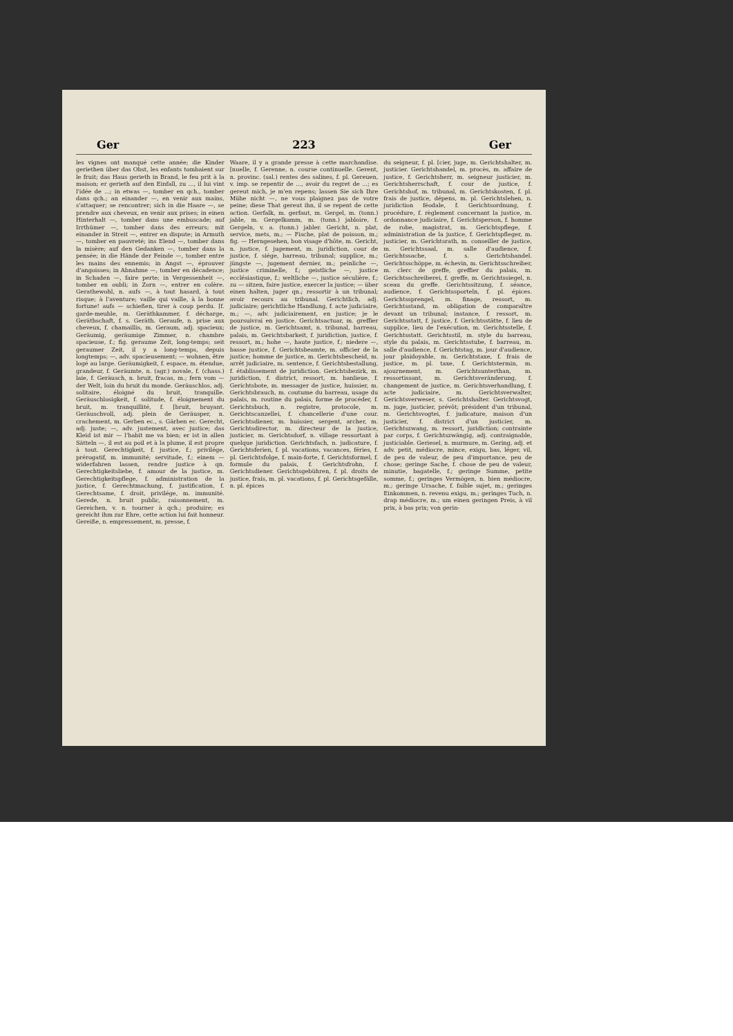Ger 223 Ger
les vignes ont manqué cette année; die Kinder geriethen über das Obst, les enfants tombaient sur le fruit; das Haus gerieth in Brand, le feu prit à la maison; er gerieth auf den Einfall, zu ..., il lui vint l'idée de ...; in etwas —, tomber en qch., tomber dans qch.; an einander —, en venir aux mains, s'attaquer; se rencontrer; sich in die Haare —, se prendre aux cheveux, en venir aux prises; in einen Hinterhalt —, tomber dans une embuscade; auf Irrthümer —, tomber dans des erreurs; mit einander in Streit —, entrer en dispute; in Armuth —, tomber en pauvreté; ins Elend —, tomber dans la misère; auf den Gedanken —, tomber dans la pensée; in die Hände der Feinde —, tomber entre les mains des ennemis; in Angst —, éprouver d'angoisses; in Abnahme —, tomber en décadence; in Schaden —, faire perte; in Vergessenheit —, tomber en oubli; in Zorn —, entrer en colère. Gerathewohl, n. aufs —, à tout hasard, à tout risque; à l'aventure; vaille qui vaille, à la bonne fortune! aufs — schießen, tirer à coup perdu. [f. garde-meuble, m. Geräthkammer, f. décharge, Geräthschaft, f. s. Geräth. Geraufe, n. prise aux cheveux, f. chamaillis, m. Geraum, adj. spacieux; Geräumig, geräumige Zimmer, n. chambre spacieuse, f.; fig. geraume Zeit, long-temps; seit geraumer Zeit, il y a long-temps, depuis longtemps; —, adv. spacieusement; — wohnen, être logé au large. Geräumigkeit, f. espace, m. étendue, grandeur, f. Geräumte, n. (agr.) novale, f. (chass.) laie, f. Geräusch, n. bruit, fracas, m.; fern vom — der Welt, loin du bruit du monde. Geräuschlos, adj. solitaire, éloigné du bruit, tranquille. Geräuschlosigkeit, f. solitude, f. éloignement du bruit, m. tranquillité, f. [bruit, bruyant. Geräuschvoll, adj. plein de Geräusper, n. crachement, m. Gerben ec., s. Gärben ec. Gerecht, adj. juste; —, adv. justement, avec justice; das Kleid ist mir — l'habit me va bien; er ist in allen Sätteln —, il est au poil et à la plume, il est propre à tout. Gerechtigkeit, f. justice, f.; privilége, prérogatif, m. immunité; servitude, f.; einem — widerfahren lassen, rendre justice à qn. Gerechtigkeitsliebe, f. amour de la justice, m. Gerechtigkeitspflege, f. administration de la justice, f. Gerechtmachung, f. justification, f. Gerechtsame, f. droit, privilége, m. immunité. Gerede, n. bruit public, raisonnement, m. Gereichen, v. n. tourner à qch.; produire; es gereicht ihm zur Ehre, cette action lui fait honneur. Gereiße, n. empressement, m. presse, f.
Waare, il y a grande presse à cette marchandise. [nuelle, f. Gerenne, n. course continuelle. Gerent, n. provinc. (sal.) rentes des salines, f. pl. Gereuen, v. imp. se repentir de ..., avoir du regret de ...; es gereut mich, je m'en repens; lassen Sie sich Ihre Mühe nicht —, ne vous plaignez pas de votre peine; diese That gereut ihn, il se repent de cette action. Gerfalk, m. gerfaut, m. Gergel, m. (tonn.) jable, m. Gergelkamm, m. (tonn.) jabloire, f. Gergeln, v. a. (tonn.) jabler. Gericht, n. plat, service, mets, m.; — Fische, plat de poisson, m.; fig. — Herngesehen, bon visage d'hôte, m. Gericht, n. justice, f. jugement, m. juridiction, cour de justice, f. siége, barreau, tribunal; supplice, m.; jüngste —, jugement dernier, m.; peinliche —, justice criminelle, f.; geistliche —, justice ecclésiastique, f.; weltliche —, justice séculière, f.; zu — sitzen, faire justice, exercer la justice; — über einen halten, juger qn.; ressortir à un tribunal; avoir recours au tribunal. Gerichtlich, adj. judiciaire; gerichtliche Handlung, f. acte judiciaire, m.; —, adv. judiciairement, en justice; je le poursuivrai en justice. Gerichtsactuar, m. greffier de justice, m. Gerichtsamt, n. tribunal, barreau, palais, m. Gerichtsbarkeit, f. juridiction, justice, f. ressort, m.; hohe —, haute justice, f.; niedere —, basse justice, f. Gerichtsbeamte, m. officier de la justice; homme de justice, m. Gerichtsbescheid, m. arrêt judiciaire, m. sentence, f. Gerichtsbestallung, f. établissement de juridiction. Gerichtsbezirk, m. juridiction, f. district, ressort, m. banlieue, f. Gerichtsbote, m. messager de justice, huissier, m. Gerichtsbrauch, m. coutume du barreau, usage du palais, m. routine du palais, forme de procéder, f. Gerichtsbuch, n. registre, protocole, m. Gerichtscanzellei, f. chancellerie d'une cour. Gerichtsdiener, m. huissier, sergent, archer, m. Gerichtsdirector, m. directeur de la justice, justicier, m. Gerichtsdorf, n. village ressortant à quelque juridiction. Gerichtsfach, n. judicature, f. Gerichtsferien, f. pl. vacations, vacances, féries, f. pl. Gerichtsfolge, f. main-forte, f. Gerichtsformel, f. formule du palais, f. Gerichtsfrohn, f. Gerichtsdiener. Gerichtsgebühren, f. pl. droits de justice, frais, m. pl. vacations, f. pl. Gerichtsgefälle, n. pl. épices
du seigneur, f. pl. [cier, juge, m. Gerichtshalter, m. justicier. Gerichtshandel, m. procès, m. affaire de justice, f. Gerichtsherr, m. seigneur justicier, m. Gerichtsherrschaft, f. cour de justice, f. Gerichtshof, m. tribunal, m. Gerichtskosten, f. pl. frais de justice, dépens, m. pl. Gerichtslehen, n. juridiction féodale, f. Gerichtsordnung, f. procédure, f. règlement concernant la justice, m. ordonnance judiciaire, f. Gerichtsperson, f. homme de robe, magistrat, m. Gerichtspflege, f. administration de la justice, f. Gerichtspfleger, m. justicier, m. Gerichtsrath, m. conseiller de justice, m. Gerichtssaal, m. salle d'audience, f. Gerichtssache, f. s. Gerichtshandel. Gerichtsschöppe, m. échevin, m. Gerichtsschreiber, m. clerc de greffe, greffier du palais, m. Gerichtsschreiberei, f. greffe, m. Gerichtssiegel, n. sceau du greffe. Gerichtssitzung, f. séance, audience, f. Gerichtssporteln, f. pl. épices. Gerichtssprengel, m. finage, ressort, m. Gerichtsstand, m. obligation de comparaître devant un tribunal; instance, f. ressort, m. Gerichtsstatt, f. justice, f. Gerichtsstätte, f. lieu de supplice, lieu de l'exécution, m. Gerichtsstelle, f. Gerichtsstatt. Gerichtsstil, m. style du barreau, style du palais, m. Gerichtsstube, f. barreau, m. salle d'audience, f. Gerichtstag, m. jour d'audience, jour plaidoyable, m. Gerichtstaxe, f. frais de justice, m. pl. taxe, f. Gerichtstermin, m. ajournement, m. Gerichtsunterthan, m. ressortissant, m. Gerichtsveränderung, f. changement de justice, m. Gerichtsverhandlung, f. acte judiciaire, m. Gerichtsverwalter, Gerichtsverweser, s. Gerichtshalter. Gerichtsvogt, m. juge, justicier, prévôt; président d'un tribunal, m. Gerichtsvogtei, f. judicature, maison d'un justicier, f. district d'un justicier, m. Gerichtszwang, m. ressort, juridiction; contrainte par corps, f. Gerichtszwängig, adj. contraignable, justiciable. Geriesel, n. murmure, m. Gering, adj. et adv. petit, médiocre, mince, exigu, bas, léger, vil, de peu de valeur, de peu d'importance, peu de chose; geringe Sache, f. chose de peu de valeur, minutie, bagatelle, f.; geringe Summe, petite somme, f.; geringes Vermögen, n. bien médiocre, m.; geringe Ursache, f. faible sujet, m.; geringes Einkommen, n. revenu exigu, m.; geringes Tuch, n. drap médiocre, m.; um einen geringen Preis, à vil prix, à bas prix; von gerin-